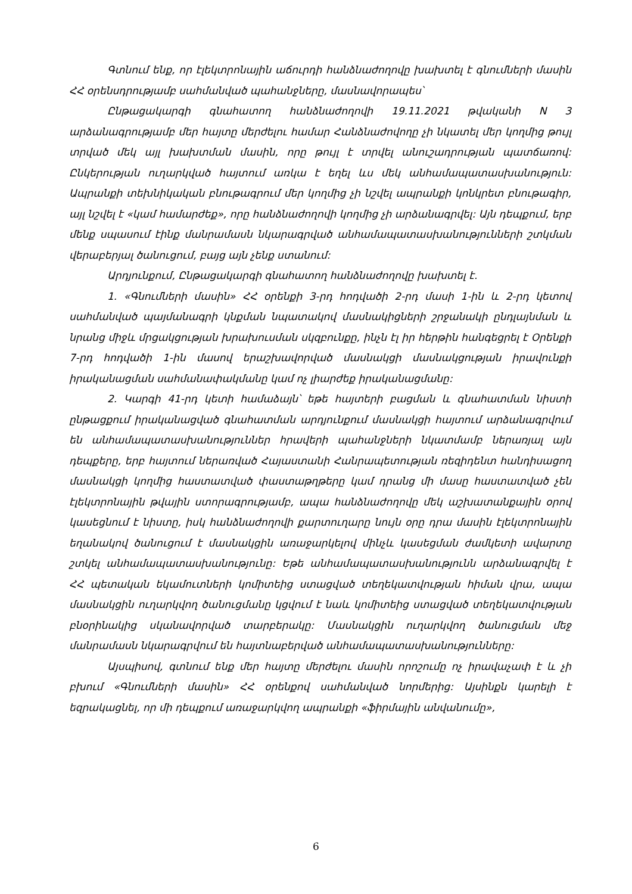Գտնում ենք, որ էլեկտրոնային աճուրդի հանձնաժողովը խախտել է գնումների մասին ՀՀ օրենսդրությամբ սահմանված պահանջները, մասնավորապես՝
Ընթացակարգի գնահատող հանձնաժողովի 19.11.2021 թվականի N 3 արձանագրությամբ մեր հայտը մերժելու համար Հանձնաժովողը չի նկատել մեր կողմից թույլ տրված մեկ այլ խախտման մասին, որը թույլ է տրվել անուշադրության պատճառով: Ընկերության ուղարկված հայտում առկա է եղել ևս մեկ անհամապատասխանություն: Ապրանքի տեխնիկական բնութագրում մեր կողմից չի նշվել ապրանքի կոնկրետ բնութագիր, այլ նշվել է «կամ համարժեք», որը հանձնաժողովի կողմից չի արձանագրվել: Այն դեպքում, երբ մենք սպասում էինք մանրամասն նկարագրված անհամապատասխանությունների շտկման վերաբերյալ ծանուցում, բայց այն չենք ստանում:
Արդյունքում, Ընթացակարգի գնահատող հանձնաժողովը խախտել է.
1. «Գնումների մասին» ՀՀ օրենքի 3-րդ հոդվածի 2-րդ մասի 1-ին և 2-րդ կետով սահմանված պայմանագրի կնքման նպատակով մասնակիցների շրջանակի ընդլայնման և նրանց միջև մրցակցության խրախուսման սկզբունքը, ինչն էլ իր հերթին հանգեցրել է Օրենքի 7-րդ հոդվածի 1-ին մասով երաշխավորված մասնակցի մասնակցության իրավունքի իրականացման սահմանափակմանը կամ ոչ լիարժեք իրականացմանը:
2. Կարգի 41-րդ կետի համաձայն՝ եթե հայտերի բացման և գնահատման նիստի ընթացքում իրականացված գնահատման արդյունքում մասնակցի հայտում արձանագրվում են անհամապատասխանություններ հրավերի պահանջների նկատմամբ ներառյալ այն դեպքերը, երբ հայտում ներառված Հայաստանի Հանրապետության ռեզիդենտ հանդիսացող մասնակցի կողմից հաստատված փաստաթղթերը կամ դրանց մի մասը հաստատված չեն էլեկտրոնային թվային ստորագրությամբ, ապա հանձնաժողովը մեկ աշխատանքային օրով կասեցնում է նիստը, իսկ հանձնաժողովի քարտուղարը նույն օրը դրա մասին էլեկտրոնային եղանակով ծանուցում է մասնակցին առաջարկելով մինչև կասեցման ժամկետի ավարտը շտկել անհամապատասխանությունը: Եթե անհամապատասխանությունն արձանագրվել է ՀՀ պետական եկամուտների կոմիտեից ստացված տեղեկատվության հիման վրա, ապա մասնակցին ուղարկվող ծանուցմանը կցվում է նաև կոմիտեից ստացված տեղեկատվության բնօրինակից սկանավորված տարբերակը: Մասնակցին ուղարկվող ծանուցման մեջ մանրամասն նկարագրվում են հայտնաբերված անհամապատասխանությունները:
Այսպիսով, գտնում ենք մեր հայտը մերժելու մասին որոշումը ոչ իրավաչափ է և չի բխում «Գնումների մասին» ՀՀ օրենքով սահմանված նորմերից: Այսինքն կարելի է եզրակացնել, որ մի դեպքում առաջարկվող ապրանքի «ֆիրմային անվանումը»,
6